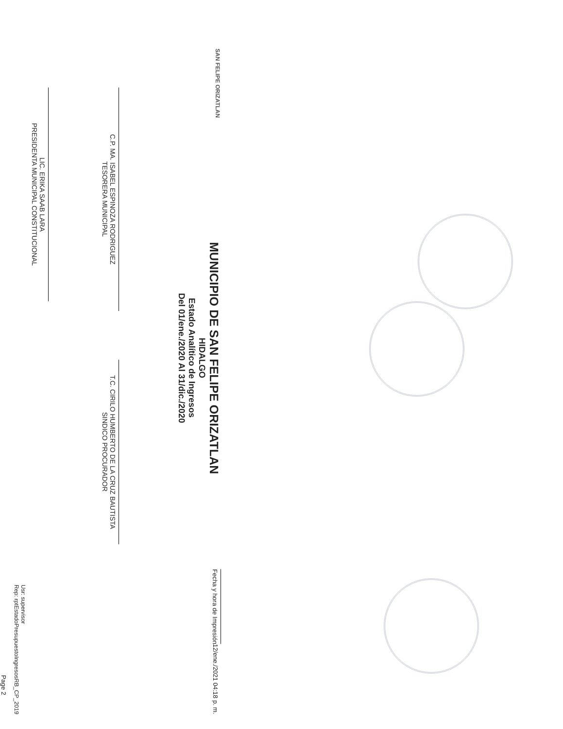SAN FELIPE ORIZATLAN
MUNICIPIO DE SAN FELIPE ORIZATLAN
HIDALGO
Estado Analítico de Ingresos
Del 01/ene./2020 Al 31/dic./2020
Fecha y hora de Impresión
12/ene./2021 04:18 p. m.
C.P. MA. ISABEL ESPINOZA RODRIGUEZ
TESORERA MUNICIPAL
T.C. CIRILO HUMBERTO DE LA CRUZ BAUTISTA
SINDICO PROCURADOR
LIC. ERIKA SAAB LARA
PRESIDENTA MUNICIPAL CONSTITUCIONAL
Usr: supervisor
Rep: rptEstadoPresupuestoIngresosRB_CP_2019
Page 2